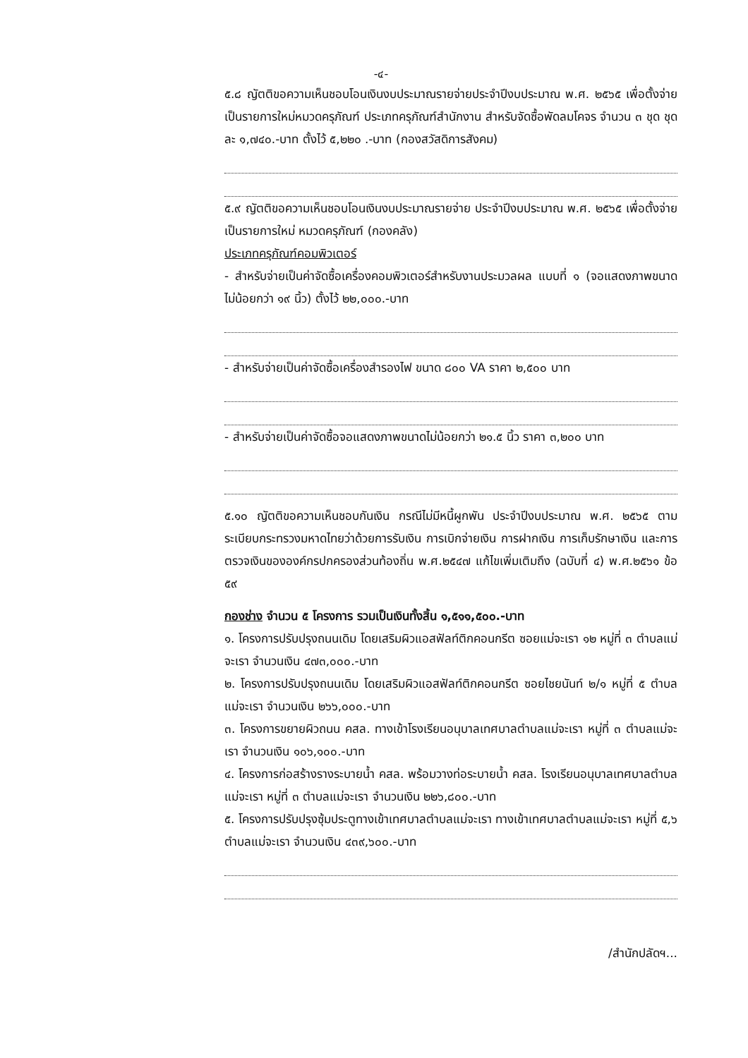-๔-
๕.๘ ญัตติขอความเห็นชอบโอนเงินงบประมาณรายจ่ายประจำปีงบประมาณ พ.ศ. ๒๕๖๕ เพื่อตั้งจ่ายเป็นรายการใหม่หมวดครุภัณฑ์ ประเภทครุภัณฑ์สำนักงาน สำหรับจัดซื้อพัดลมโคจร จำนวน ๓ ชุด ชุดละ ๑,๗๔๐.-บาท ตั้งไว้ ๕,๒๒๐ .-บาท (กองสวัสดิการสังคม)
๕.๙ ญัตติขอความเห็นชอบโอนเงินงบประมาณรายจ่าย ประจำปีงบประมาณ พ.ศ. ๒๕๖๕ เพื่อตั้งจ่ายเป็นรายการใหม่ หมวดครุภัณฑ์ (กองคลัง)
ประเภทครุภัณฑ์คอมพิวเตอร์
- สำหรับจ่ายเป็นค่าจัดซื้อเครื่องคอมพิวเตอร์สำหรับงานประมวลผล แบบที่ ๑ (จอแสดงภาพขนาดไม่น้อยกว่า ๑๙ นิ้ว) ตั้งไว้ ๒๒,๐๐๐.-บาท
- สำหรับจ่ายเป็นค่าจัดซื้อเครื่องสำรองไฟ ขนาด ๘๐๐ VA ราคา ๒,๕๐๐ บาท
- สำหรับจ่ายเป็นค่าจัดซื้อจอแสดงภาพขนาดไม่น้อยกว่า ๒๑.๕ นิ้ว ราคา ๓,๒๐๐ บาท
๕.๑๐ ญัตติขอความเห็นชอบกันเงิน กรณีไม่มีหนี้ผูกพัน ประจำปีงบประมาณ พ.ศ. ๒๕๖๕ ตามระเบียบกระทรวงมหาดไทยว่าด้วยการรับเงิน การเบิกจ่ายเงิน การฝากเงิน การเก็บรักษาเงิน และการตรวจเงินขององค์กรปกครองส่วนท้องถิ่น พ.ศ.๒๕๔๗ แก้ไขเพิ่มเติมถึง (ฉบับที่ ๔) พ.ศ.๒๕๖๑ ข้อ ๕๙
กองช่าง จำนวน ๕ โครงการ รวมเป็นเงินทั้งสิ้น ๑,๕๑๑,๕๐๐.-บาท
๑. โครงการปรับปรุงถนนเดิม โดยเสริมผิวแอสฟัลท์ติกคอนกรีต ซอยแม่จะเรา ๑๒ หมู่ที่ ๓ ตำบลแม่จะเรา จำนวนเงิน ๔๗๓,๐๐๐.-บาท
๒. โครงการปรับปรุงถนนเดิม โดยเสริมผิวแอสฟัลท์ติกคอนกรีต ซอยไชยนันท์ ๒/๑ หมู่ที่ ๕ ตำบลแม่จะเรา จำนวนเงิน ๒๖๖,๐๐๐.-บาท
๓. โครงการขยายผิวถนน คสล. ทางเข้าโรงเรียนอนุบาลเทศบาลตำบลแม่จะเรา หมู่ที่ ๓ ตำบลแม่จะเรา จำนวนเงิน ๑๐๖,๑๐๐.-บาท
๔. โครงการก่อสร้างรางระบายน้ำ คสล. พร้อมวางท่อระบายน้ำ คสล. โรงเรียนอนุบาลเทศบาลตำบลแม่จะเรา หมู่ที่ ๓ ตำบลแม่จะเรา จำนวนเงิน ๒๒๖,๘๐๐.-บาท
๕. โครงการปรับปรุงซุ้มประตูทางเข้าเทศบาลตำบลแม่จะเรา ทางเข้าเทศบาลตำบลแม่จะเรา หมู่ที่ ๕,๖ ตำบลแม่จะเรา จำนวนเงิน ๔๓๙,๖๐๐.-บาท
/สำนักปลัดฯ...